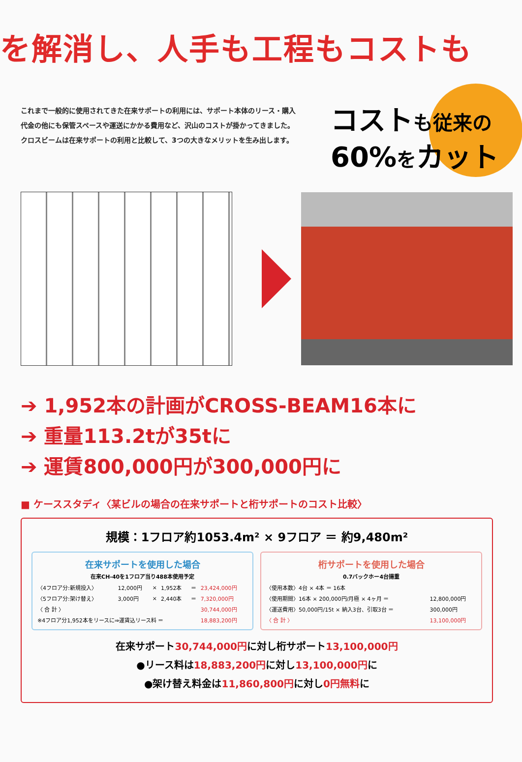を解消し、人手も工程もコストも
これまで一般的に使用されてきた在来サポートの利用には、サポート本体のリース・購入代金の他にも保管スペースや運送にかかる費用など、沢山のコストが掛かってきました。
クロスビームは在来サポートの利用と比較して、3つの大きなメリットを生み出します。
コストも従来の
60%をカット
➔ 1,952本の計画がCROSS-BEAM16本に
➔ 重量113.2tが35tに
➔ 運賃800,000円が300,000円に
■ ケーススタディ〈某ビルの場合の在来サポートと桁サポートのコスト比較〉
規模：1フロア約1053.4m² × 9フロア ＝ 約9,480m²
在来サポートを使用した場合
在来CH-40を1フロア当り488本使用予定
| 〈4フロア分:新規投入〉 | 12,000円 | × | 1,952本 | ＝ | 23,424,000円 |
| 〈5フロア分:架け替え〉 | 3,000円 | × | 2,440本 | ＝ | 7,320,000円 |
| 〈 合 計 〉 | | | | | 30,744,000円 |
| ※4フロア分1,952本をリースに⇒運賃込リース料 ＝ | | | | | 18,883,200円 |
桁サポートを使用した場合
0.7バックホー4台揚重
| 〈使用本数〉4台 × 4本 ＝ 16本 | |
| 〈使用期間〉16本 × 200,000円/月極 × 4ヶ月 ＝ | 12,800,000円 |
| 〈運送費用〉50,000円/15t × 納入3台、引取3台 ＝ | 300,000円 |
| 〈 合 計 〉 | 13,100,000円 |
在来サポート30,744,000円に対し桁サポート13,100,000円
●リース料は18,883,200円に対し13,100,000円に
●架け替え料金は11,860,800円に対し0円無料に